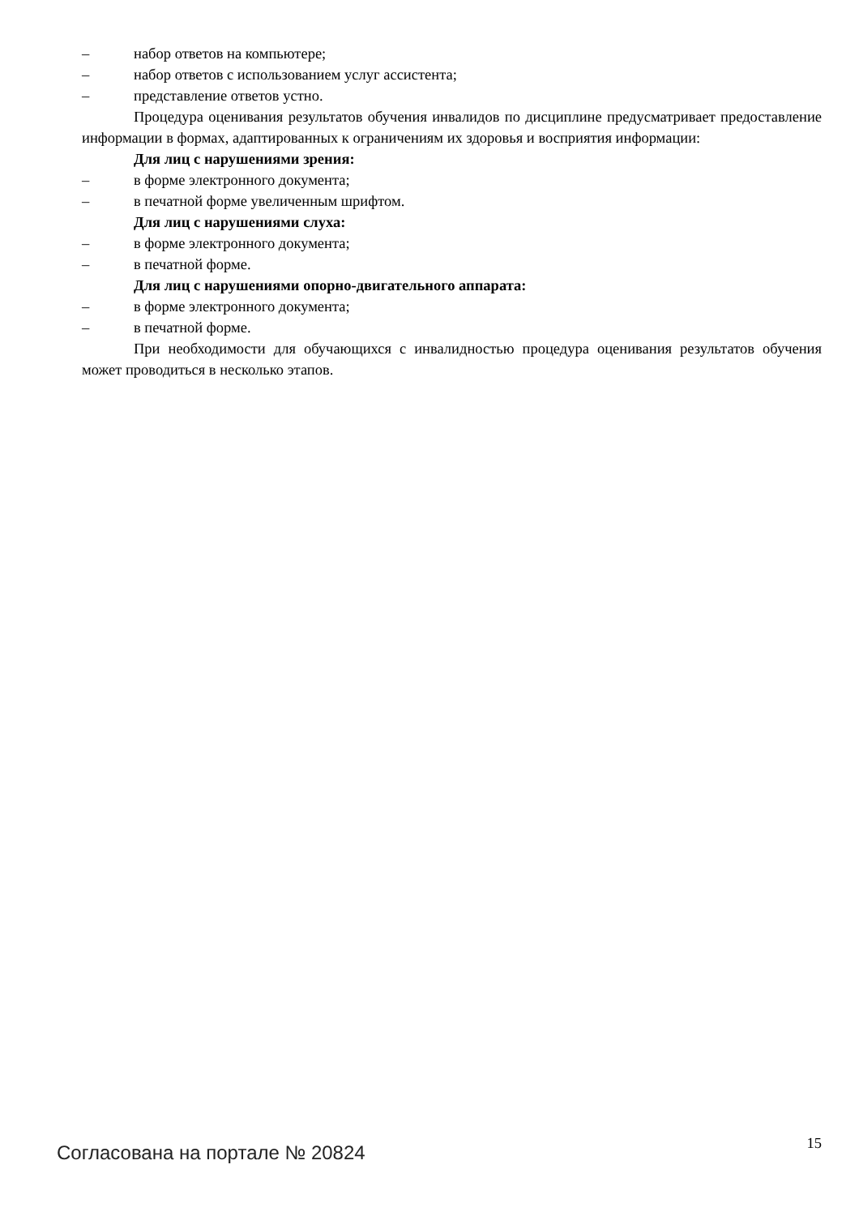– набор ответов на компьютере;
– набор ответов с использованием услуг ассистента;
– представление ответов устно.
Процедура оценивания результатов обучения инвалидов по дисциплине предусматривает предоставление информации в формах, адаптированных к ограничениям их здоровья и восприятия информации:
Для лиц с нарушениями зрения:
– в форме электронного документа;
– в печатной форме увеличенным шрифтом.
Для лиц с нарушениями слуха:
– в форме электронного документа;
– в печатной форме.
Для лиц с нарушениями опорно-двигательного аппарата:
– в форме электронного документа;
– в печатной форме.
При необходимости для обучающихся с инвалидностью процедура оценивания результатов обучения может проводиться в несколько этапов.
Согласована на портале № 20824 15